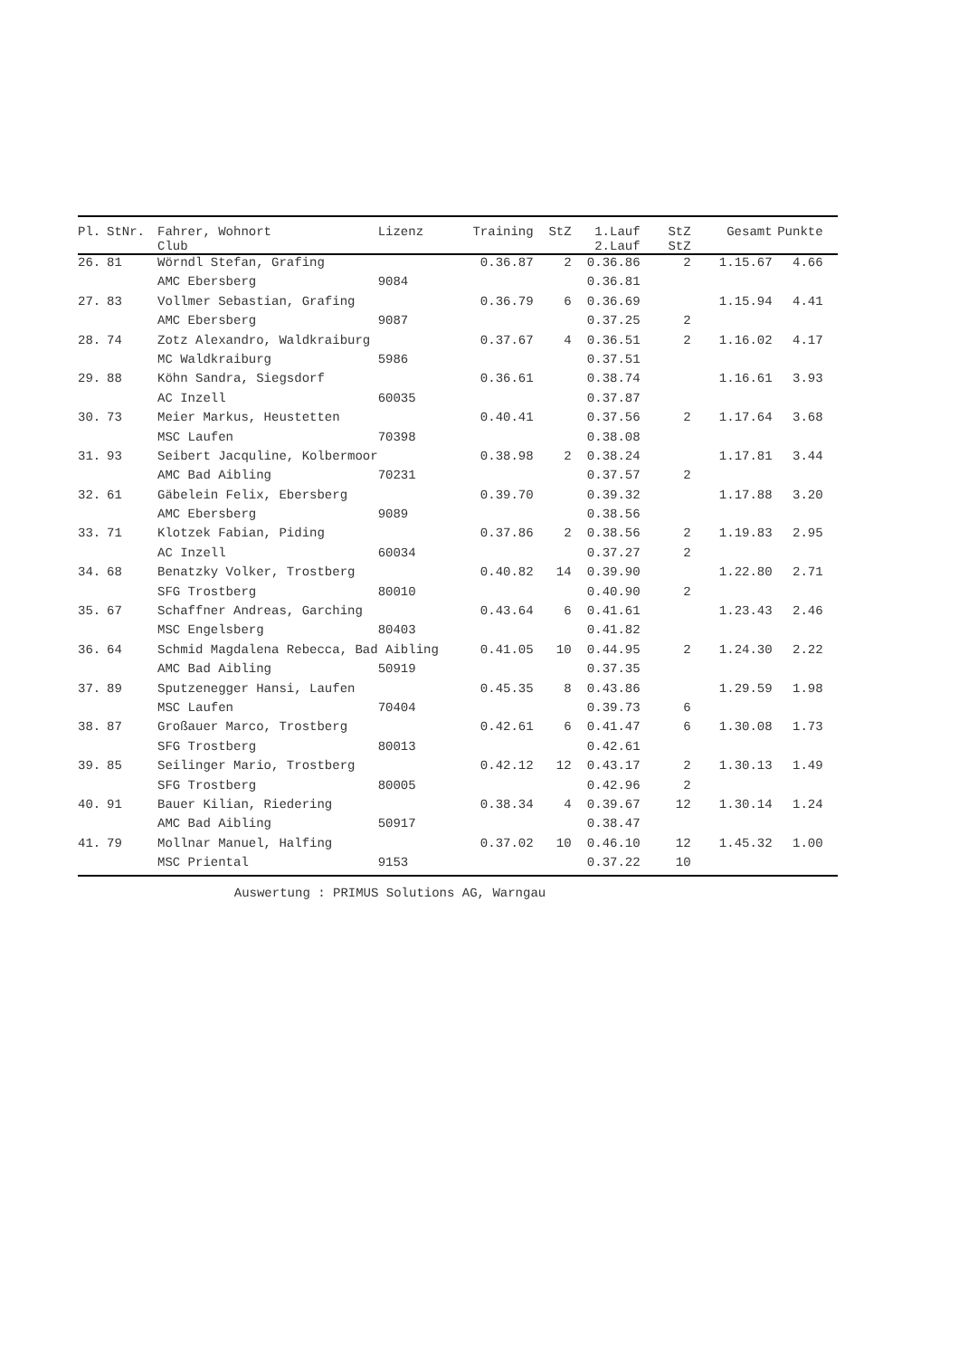| Pl. | StNr. | Fahrer, Wohnort Club | Lizenz | Training | StZ | 1.Lauf 2.Lauf | StZ StZ | Gesamt | Punkte | |
| --- | --- | --- | --- | --- | --- | --- | --- | --- | --- | --- |
| 26. | 81 | Wörndl Stefan, Grafing | | 0.36.87 | 2 | 0.36.86 | 2 | 1.15.67 | 4.66 | |
| | | AMC Ebersberg | 9084 | | | 0.36.81 | | | | |
| 27. | 83 | Vollmer Sebastian, Grafing | | 0.36.79 | 6 | 0.36.69 | | 1.15.94 | 4.41 | |
| | | AMC Ebersberg | 9087 | | | 0.37.25 | 2 | | | |
| 28. | 74 | Zotz Alexandro, Waldkraiburg | | 0.37.67 | 4 | 0.36.51 | 2 | 1.16.02 | 4.17 | |
| | | MC Waldkraiburg | 5986 | | | 0.37.51 | | | | |
| 29. | 88 | Köhn Sandra, Siegsdorf | | 0.36.61 | | 0.38.74 | | 1.16.61 | 3.93 | |
| | | AC Inzell | 60035 | | | 0.37.87 | | | | |
| 30. | 73 | Meier Markus, Heustetten | | 0.40.41 | | 0.37.56 | 2 | 1.17.64 | 3.68 | |
| | | MSC Laufen | 70398 | | | 0.38.08 | | | | |
| 31. | 93 | Seibert Jacquline, Kolbermoor | | 0.38.98 | 2 | 0.38.24 | | 1.17.81 | 3.44 | |
| | | AMC Bad Aibling | 70231 | | | 0.37.57 | 2 | | | |
| 32. | 61 | Gäbelein Felix, Ebersberg | | 0.39.70 | | 0.39.32 | | 1.17.88 | 3.20 | |
| | | AMC Ebersberg | 9089 | | | 0.38.56 | | | | |
| 33. | 71 | Klotzek Fabian, Piding | | 0.37.86 | 2 | 0.38.56 | 2 | 1.19.83 | 2.95 | |
| | | AC Inzell | 60034 | | | 0.37.27 | 2 | | | |
| 34. | 68 | Benatzky Volker, Trostberg | | 0.40.82 | 14 | 0.39.90 | | 1.22.80 | 2.71 | |
| | | SFG Trostberg | 80010 | | | 0.40.90 | 2 | | | |
| 35. | 67 | Schaffner Andreas, Garching | | 0.43.64 | 6 | 0.41.61 | | 1.23.43 | 2.46 | |
| | | MSC Engelsberg | 80403 | | | 0.41.82 | | | | |
| 36. | 64 | Schmid Magdalena Rebecca, Bad Aibling | | 0.41.05 | 10 | 0.44.95 | 2 | 1.24.30 | 2.22 | |
| | | AMC Bad Aibling | 50919 | | | 0.37.35 | | | | |
| 37. | 89 | Sputzenegger Hansi, Laufen | | 0.45.35 | 8 | 0.43.86 | | 1.29.59 | 1.98 | |
| | | MSC Laufen | 70404 | | | 0.39.73 | 6 | | | |
| 38. | 87 | Großauer Marco, Trostberg | | 0.42.61 | 6 | 0.41.47 | 6 | 1.30.08 | 1.73 | |
| | | SFG Trostberg | 80013 | | | 0.42.61 | | | | |
| 39. | 85 | Seilinger Mario, Trostberg | | 0.42.12 | 12 | 0.43.17 | 2 | 1.30.13 | 1.49 | |
| | | SFG Trostberg | 80005 | | | 0.42.96 | 2 | | | |
| 40. | 91 | Bauer Kilian, Riedering | | 0.38.34 | 4 | 0.39.67 | 12 | 1.30.14 | 1.24 | |
| | | AMC Bad Aibling | 50917 | | | 0.38.47 | | | | |
| 41. | 79 | Mollnar Manuel, Halfing | | 0.37.02 | 10 | 0.46.10 | 12 | 1.45.32 | 1.00 | |
| | | MSC Priental | 9153 | | | 0.37.22 | 10 | | | |
Auswertung : PRIMUS Solutions AG, Warngau